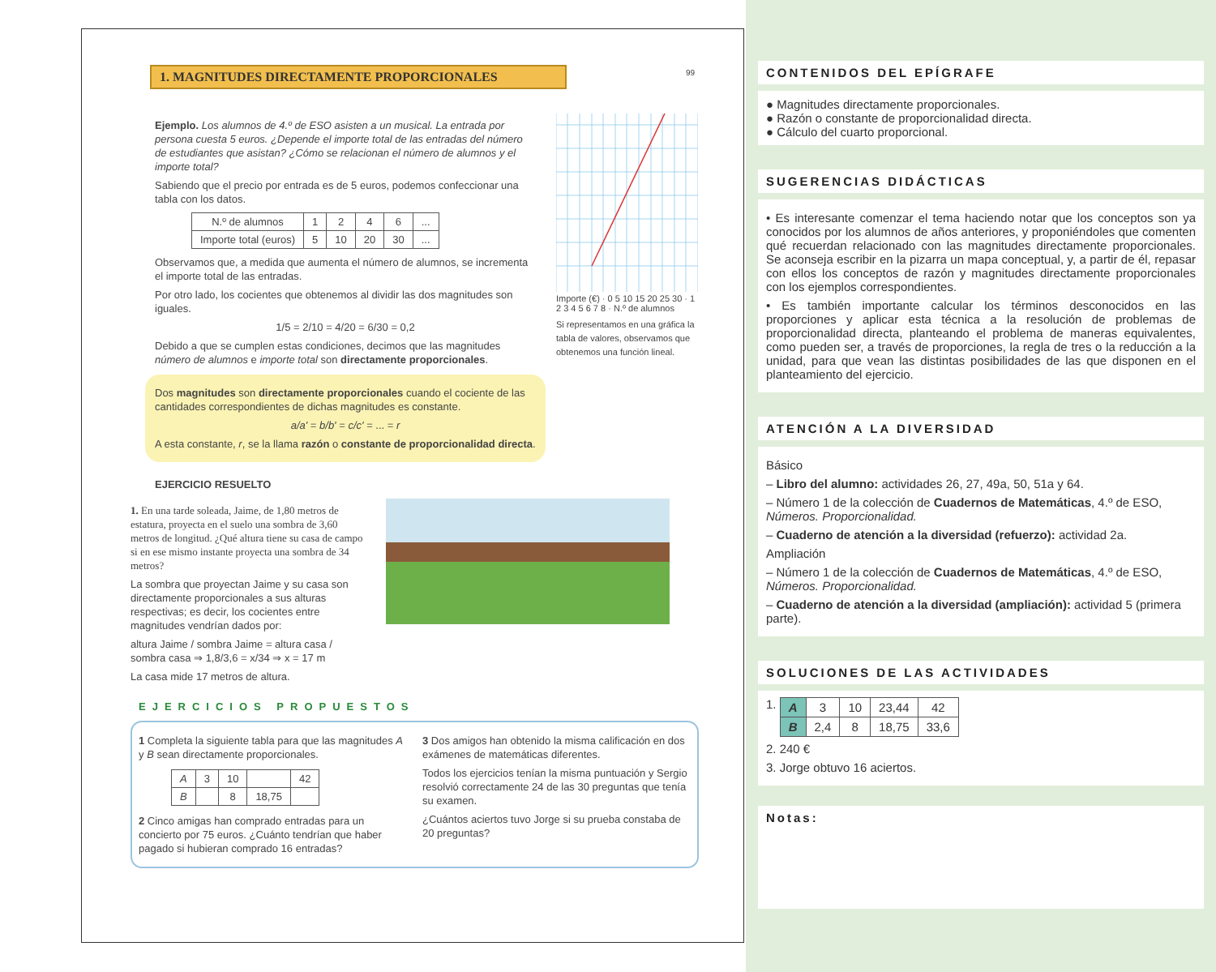1. MAGNITUDES DIRECTAMENTE PROPORCIONALES
99
Ejemplo. Los alumnos de 4.º de ESO asisten a un musical. La entrada por persona cuesta 5 euros. ¿Depende el importe total de las entradas del número de estudiantes que asistan? ¿Cómo se relacionan el número de alumnos y el importe total?
Sabiendo que el precio por entrada es de 5 euros, podemos confeccionar una tabla con los datos.
| N.º de alumnos | 1 | 2 | 4 | 6 | ... |
| Importe total (euros) | 5 | 10 | 20 | 30 | ... |
Observamos que, a medida que aumenta el número de alumnos, se incrementa el importe total de las entradas.
Por otro lado, los cocientes que obtenemos al dividir las dos magnitudes son iguales.
1/5 = 2/10 = 4/20 = 6/30 = 0,2
Debido a que se cumplen estas condiciones, decimos que las magnitudes número de alumnos e importe total son directamente proporcionales.
Dos magnitudes son directamente proporcionales cuando el cociente de las cantidades correspondientes de dichas magnitudes es constante.
a/a' = b/b' = c/c' = ... = r
A esta constante, r, se la llama razón o constante de proporcionalidad directa.
Importe (€) · 0 5 10 15 20 25 30 · 1 2 3 4 5 6 7 8 · N.º de alumnos
Si representamos en una gráfica la tabla de valores, observamos que obtenemos una función lineal.
EJERCICIO RESUELTO
1. En una tarde soleada, Jaime, de 1,80 metros de estatura, proyecta en el suelo una sombra de 3,60 metros de longitud. ¿Qué altura tiene su casa de campo si en ese mismo instante proyecta una sombra de 34 metros?
La sombra que proyectan Jaime y su casa son directamente proporcionales a sus alturas respectivas; es decir, los cocientes entre magnitudes vendrían dados por:
altura Jaime / sombra Jaime = altura casa / sombra casa ⇒ 1,8/3,6 = x/34 ⇒ x = 17 m
La casa mide 17 metros de altura.
EJERCICIOS PROPUESTOS
1 Completa la siguiente tabla para que las magnitudes A y B sean directamente proporcionales.
| A | 3 | 10 | | 42 |
| B | | 8 | 18,75 | |
2 Cinco amigas han comprado entradas para un concierto por 75 euros. ¿Cuánto tendrían que haber pagado si hubieran comprado 16 entradas?
3 Dos amigos han obtenido la misma calificación en dos exámenes de matemáticas diferentes.
Todos los ejercicios tenían la misma puntuación y Sergio resolvió correctamente 24 de las 30 preguntas que tenía su examen.
¿Cuántos aciertos tuvo Jorge si su prueba constaba de 20 preguntas?
CONTENIDOS DEL EPÍGRAFE
● Magnitudes directamente proporcionales.
● Razón o constante de proporcionalidad directa.
● Cálculo del cuarto proporcional.
SUGERENCIAS DIDÁCTICAS
• Es interesante comenzar el tema haciendo notar que los conceptos son ya conocidos por los alumnos de años anteriores, y proponiéndoles que comenten qué recuerdan relacionado con las magnitudes directamente proporcionales. Se aconseja escribir en la pizarra un mapa conceptual, y, a partir de él, repasar con ellos los conceptos de razón y magnitudes directamente proporcionales con los ejemplos correspondientes.
• Es también importante calcular los términos desconocidos en las proporciones y aplicar esta técnica a la resolución de problemas de proporcionalidad directa, planteando el problema de maneras equivalentes, como pueden ser, a través de proporciones, la regla de tres o la reducción a la unidad, para que vean las distintas posibilidades de las que disponen en el planteamiento del ejercicio.
ATENCIÓN A LA DIVERSIDAD
Básico
– Libro del alumno: actividades 26, 27, 49a, 50, 51a y 64.
– Número 1 de la colección de Cuadernos de Matemáticas, 4.º de ESO, Números. Proporcionalidad.
– Cuaderno de atención a la diversidad (refuerzo): actividad 2a.
Ampliación
– Número 1 de la colección de Cuadernos de Matemáticas, 4.º de ESO, Números. Proporcionalidad.
– Cuaderno de atención a la diversidad (ampliación): actividad 5 (primera parte).
SOLUCIONES DE LAS ACTIVIDADES
1.
| A | 3 | 10 | 23,44 | 42 |
| B | 2,4 | 8 | 18,75 | 33,6 |
2. 240 €
3. Jorge obtuvo 16 aciertos.
Notas: